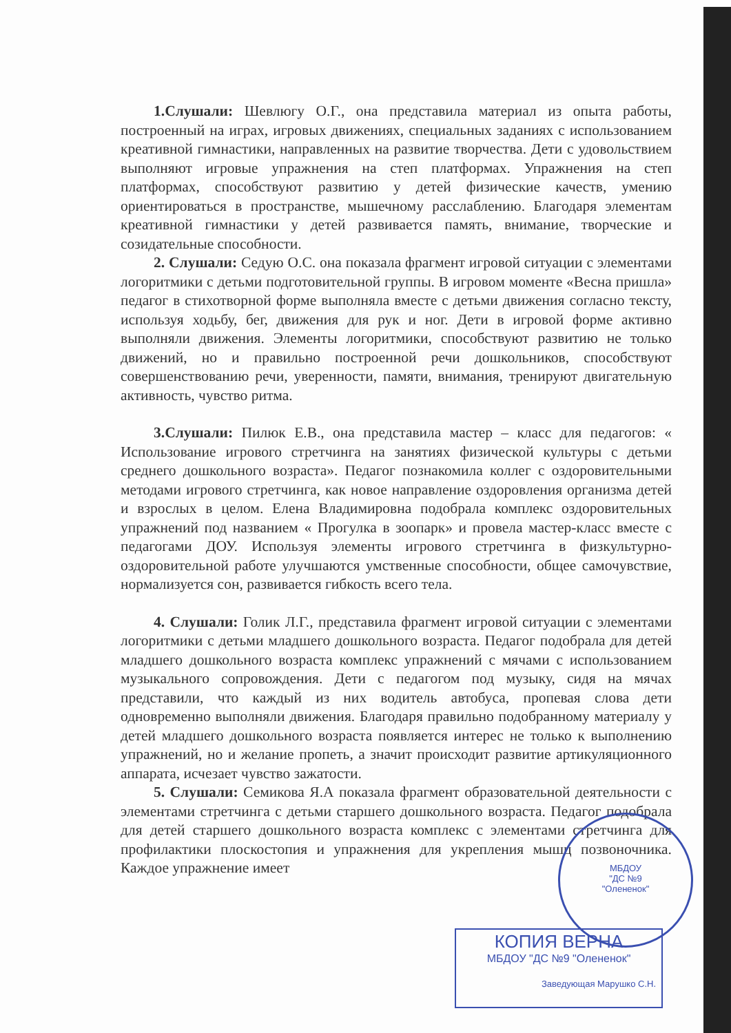1.Слушали: Шевлюгу О.Г., она представила материал из опыта работы, построенный на играх, игровых движениях, специальных заданиях с использованием креативной гимнастики, направленных на развитие творчества. Дети с удовольствием выполняют игровые упражнения на степ платформах. Упражнения на степ платформах, способствуют развитию у детей физические качеств, умению ориентироваться в пространстве, мышечному расслаблению. Благодаря элементам креативной гимнастики у детей развивается память, внимание, творческие и созидательные способности.
2. Слушали: Седую О.С. она показала фрагмент игровой ситуации с элементами логоритмики с детьми подготовительной группы. В игровом моменте «Весна пришла» педагог в стихотворной форме выполняла вместе с детьми движения согласно тексту, используя ходьбу, бег, движения для рук и ног. Дети в игровой форме активно выполняли движения. Элементы логоритмики, способствуют развитию не только движений, но и правильно построенной речи дошкольников, способствуют совершенствованию речи, уверенности, памяти, внимания, тренируют двигательную активность, чувство ритма.
3.Слушали: Пилюк Е.В., она представила мастер – класс для педагогов: « Использование игрового стретчинга на занятиях физической культуры с детьми среднего дошкольного возраста». Педагог познакомила коллег с оздоровительными методами игрового стретчинга, как новое направление оздоровления организма детей и взрослых в целом. Елена Владимировна подобрала комплекс оздоровительных упражнений под названием « Прогулка в зоопарк» и провела мастер-класс вместе с педагогами ДОУ. Используя элементы игрового стретчинга в физкультурно-оздоровительной работе улучшаются умственные способности, общее самочувствие, нормализуется сон, развивается гибкость всего тела.
4. Слушали: Голик Л.Г., представила фрагмент игровой ситуации с элементами логоритмики с детьми младшего дошкольного возраста. Педагог подобрала для детей младшего дошкольного возраста комплекс упражнений с мячами с использованием музыкального сопровождения. Дети с педагогом под музыку, сидя на мячах представили, что каждый из них водитель автобуса, пропевая слова дети одновременно выполняли движения. Благодаря правильно подобранному материалу у детей младшего дошкольного возраста появляется интерес не только к выполнению упражнений, но и желание пропеть, а значит происходит развитие артикуляционного аппарата, исчезает чувство зажатости.
5. Слушали: Семикова Я.А показала фрагмент образовательной деятельности с элементами стретчинга с детьми старшего дошкольного возраста. Педагог подобрала для детей старшего дошкольного возраста комплекс с элементами стретчинга для профилактики плоскостопия и упражнения для укрепления мышц позвоночника. Каждое упражнение имеет
МБДОУ
"ДС №9
"Олененок"
КОПИЯ ВЕРНА
МБДОУ "ДС №9 "Олененок"
Заведующая Марушко С.Н.